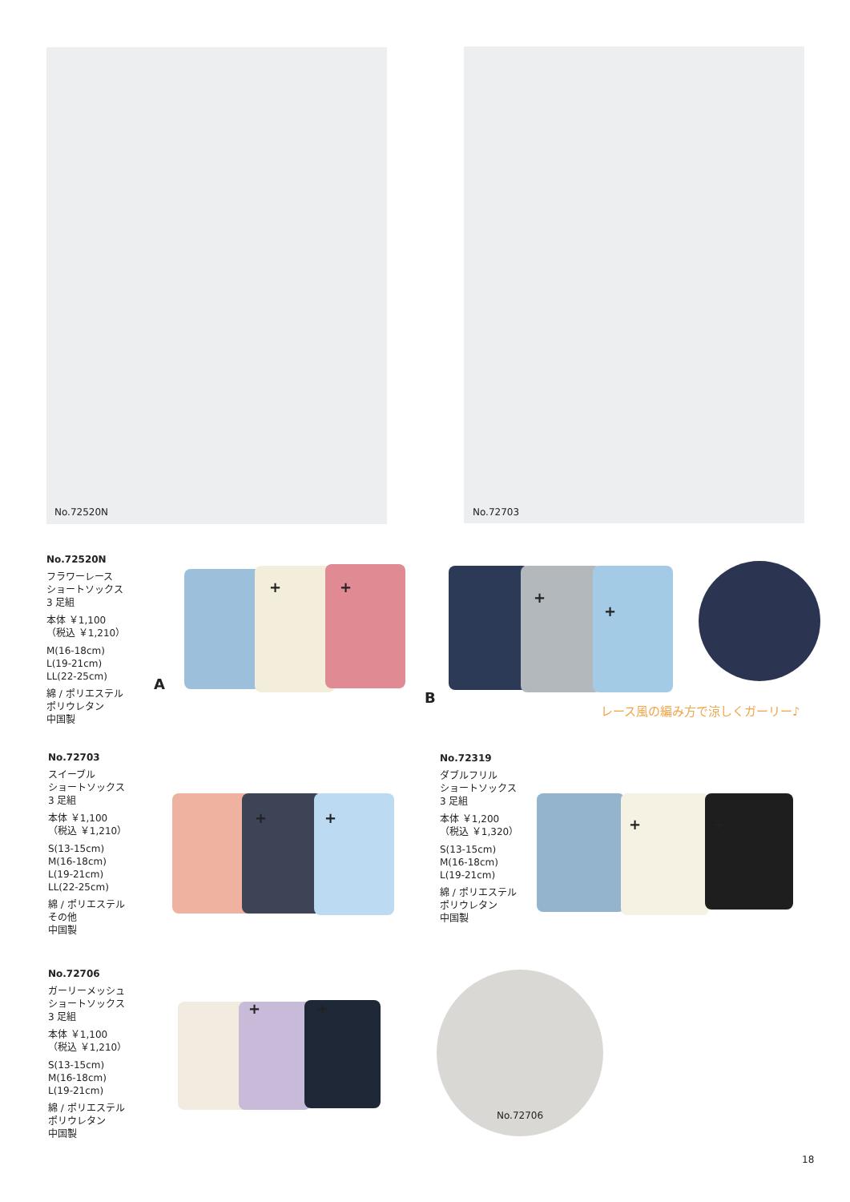No.72520N No.72703
No.72520N
フラワーレース
ショートソックス
3 足組
本体 ￥1,100
（税込 ￥1,210）
M(16-18cm)
L(19-21cm)
LL(22-25cm)
綿 / ポリエステル
ポリウレタン
中国製
+ +
A
+
+
B
レース風の編み方で涼しくガーリー♪
No.72703
スイーブル
ショートソックス
3 足組
本体 ￥1,100
（税込 ￥1,210）
S(13-15cm)
M(16-18cm)
L(19-21cm)
LL(22-25cm)
綿 / ポリエステル
その他
中国製
+ +
No.72319
ダブルフリル
ショートソックス
3 足組
本体 ￥1,200
（税込 ￥1,320）
S(13-15cm)
M(16-18cm)
L(19-21cm)
綿 / ポリエステル
ポリウレタン
中国製
+ +
No.72706
ガーリーメッシュ
ショートソックス
3 足組
本体 ￥1,100
（税込 ￥1,210）
S(13-15cm)
M(16-18cm)
L(19-21cm)
綿 / ポリエステル
ポリウレタン
中国製
+ +
No.72706
18